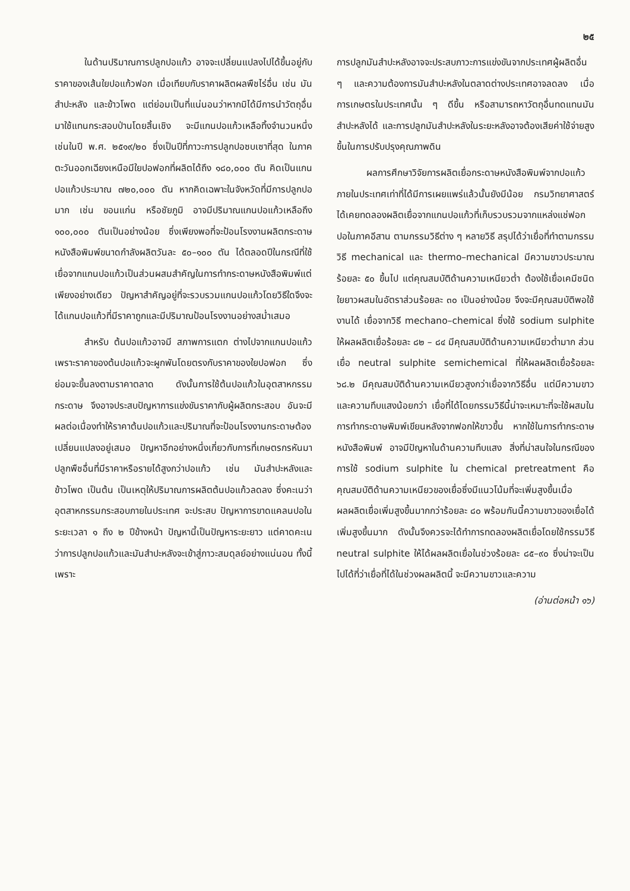๒๕
ในด้านปริมาณการปลูกปอแก้ว อาจจะเปลี่ยนแปลงไปได้ขึ้นอยู่กับราคาของเส้นใยปอแก้วฟอก เมื่อเทียบกับราคาผลิตผลพืชไร่อื่น เช่น มันสำปะหลัง และข้าวโพด แต่ย่อมเป็นที่แน่นอนว่าหากมิได้มีการนำวัตถุอื่นมาใช้แทนกระสอบป่านโดยสิ้นเชิง จะมีแกนปอแก้วเหลือทิ้งจำนวนหนึ่ง เช่นในปี พ.ศ. ๒๕๑๙/๒๐ ซึ่งเป็นปีที่ภาวะการปลูกปอซบเซาที่สุด ในภาคตะวันออกเฉียงเหนือมีใยปอฟอกที่ผลิตได้ถึง ๑๘๐,๐๐๐ ตัน คิดเป็นแกนปอแก้วประมาณ ๗๒๐,๐๐๐ ตัน หากคิดเฉพาะในจังหวัดที่มีการปลูกปอมาก เช่น ขอนแก่น หรือชัยภูมิ อาจมีปริมาณแกนปอแก้วเหลือถึง ๑๐๐,๐๐๐ ตันเป็นอย่างน้อย ซึ่งเพียงพอที่จะป้อนโรงงานผลิตกระดาษหนังสือพิมพ์ขนาดกำลังผลิตวันละ ๕๐–๑๐๐ ตัน ได้ตลอดปีในกรณีที่ใช้เยื่อจากแกนปอแก้วเป็นส่วนผสมสำคัญในการทำกระดาษหนังสือพิมพ์แต่เพียงอย่างเดียว ปัญหาสำคัญอยู่ที่จะรวบรวมแกนปอแก้วโดยวิธีใดจึงจะได้แกนปอแก้วที่มีราคาถูกและมีปริมาณป้อนโรงงานอย่างสม่ำเสมอ
สำหรับ ต้นปอแก้วอาจมี สภาพการแตก ต่างไปจากแกนปอแก้ว เพราะราคาของต้นปอแก้วจะผูกพันโดยตรงกับราคาของใยปอฟอก ซึ่งย่อมจะขึ้นลงตามราคาตลาด ดังนั้นการใช้ต้นปอแก้วในอุตสาหกรรมกระดาษ จึงอาจประสบปัญหาการแข่งขันราคากับผู้ผลิตกระสอบ อันจะมีผลต่อเนื่องทำให้ราคาต้นปอแก้วและปริมาณที่จะป้อนโรงงานกระดาษต้องเปลี่ยนแปลงอยู่เสมอ ปัญหาอีกอย่างหนึ่งเกี่ยวกับการที่เกษตรกรหันมาปลูกพืชอื่นที่มีราคาหรือรายได้สูงกว่าปอแก้ว เช่น มันสำปะหลังและข้าวโพด เป็นต้น เป็นเหตุให้ปริมาณการผลิตต้นปอแก้วลดลง ซึ่งคะเนว่าอุตสาหกรรมกระสอบภายในประเทศ จะประสบ ปัญหาการขาดแคลนปอในระยะเวลา ๑ ถึง ๒ ปีข้างหน้า ปัญหานี้เป็นปัญหาระยะยาว แต่คาดคะเนว่าการปลูกปอแก้วและมันสำปะหลังจะเข้าสู่ภาวะสมดุลย์อย่างแน่นอน ทั้งนี้เพราะ
การปลูกมันสำปะหลังอาจจะประสบภาวะการแข่งขันจากประเทศผู้ผลิตอื่น ๆ และความต้องการมันสำปะหลังในตลาดต่างประเทศอาจลดลง เมื่อการเกษตรในประเทศนั้น ๆ ดีขึ้น หรือสามารถหาวัตถุอื่นทดแทนมันสำปะหลังได้ และการปลูกมันสำปะหลังในระยะหลังอาจต้องเสียค่าใช้จ่ายสูงขึ้นในการปรับปรุงคุณภาพดิน
ผลการศึกษาวิจัยการผลิตเยื่อกระดาษหนังสือพิมพ์จากปอแก้วภายในประเทศเท่าที่ได้มีการเผยแพร่แล้วนั้นยังมีน้อย กรมวิทยาศาสตร์ได้เคยทดลองผลิตเยื่อจากแกนปอแก้วที่เก็บรวบรวมจากแหล่งแช่ฟอกปอในภาคอีสาน ตามกรรมวิธีต่าง ๆ หลายวิธี สรุปได้ว่าเยื่อที่ทำตามกรรมวิธี mechanical และ thermo–mechanical มีความขาวประมาณร้อยละ ๕๐ ขึ้นไป แต่คุณสมบัติด้านความเหนียวต่ำ ต้องใช้เยื่อเคมีชนิดใยยาวผสมในอัตราส่วนร้อยละ ๓๐ เป็นอย่างน้อย จึงจะมีคุณสมบัติพอใช้งานได้ เยื่อจากวิธี mechano–chemical ซึ่งใช้ sodium sulphite ให้ผลผลิตเยื่อร้อยละ ๘๒ – ๘๔ มีคุณสมบัติด้านความเหนียวต่ำมาก ส่วนเยื่อ neutral sulphite semichemical ที่ให้ผลผลิตเยื่อร้อยละ ๖๘.๒ มีคุณสมบัติด้านความเหนียวสูงกว่าเยื่อจากวิธีอื่น แต่มีความขาวและความทึบแสงน้อยกว่า เยื่อที่ได้โดยกรรมวิธีนี้น่าจะเหมาะที่จะใช้ผสมในการทำกระดาษพิมพ์เขียนหลังจากฟอกให้ขาวขึ้น หากใช้ในการทำกระดาษหนังสือพิมพ์ อาจมีปัญหาในด้านความทึบแสง สิ่งที่น่าสนใจในกรณีของการใช้ sodium sulphite ใน chemical pretreatment คือคุณสมบัติด้านความเหนียวของเยื่อซึ่งมีแนวโน้มที่จะเพิ่มสูงขึ้นเมื่อผลผลิตเยื่อเพิ่มสูงขึ้นมากกว่าร้อยละ ๘๐ พร้อมกันนี้ความขาวของเยื่อได้เพิ่มสูงขึ้นมาก ดังนั้นจึงควรจะได้ทำการทดลองผลิตเยื่อโดยใช้กรรมวิธี neutral sulphite ให้ได้ผลผลิตเยื่อในช่วงร้อยละ ๘๕–๙๐ ซึ่งน่าจะเป็นไปได้ที่ว่าเยื่อที่ได้ในช่วงผลผลิตนี้ จะมีความขาวและความ
(อ่านต่อหน้า ๑๖)